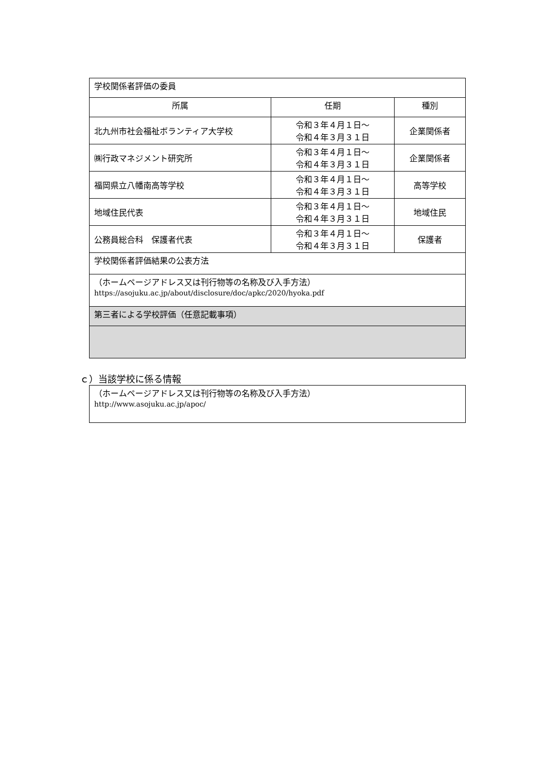| 学校関係者評価の委員 | | |
| 所属 | 任期 | 種別 |
| 北九州市社会福祉ボランティア大学校 | 令和３年４月１日～ 令和４年３月３１日 | 企業関係者 |
| ㈱行政マネジメント研究所 | 令和３年４月１日～ 令和４年３月３１日 | 企業関係者 |
| 福岡県立八幡南高等学校 | 令和３年４月１日～ 令和４年３月３１日 | 高等学校 |
| 地域住民代表 | 令和３年４月１日～ 令和４年３月３１日 | 地域住民 |
| 公務員総合科 保護者代表 | 令和３年４月１日～ 令和４年３月３１日 | 保護者 |
| 学校関係者評価結果の公表方法 | | |
| （ホームページアドレス又は刊行物等の名称及び入手方法） https://asojuku.ac.jp/about/disclosure/doc/apkc/2020/hyoka.pdf | | |
| 第三者による学校評価（任意記載事項） | | |
ｃ）当該学校に係る情報
| （ホームページアドレス又は刊行物等の名称及び入手方法） http://www.asojuku.ac.jp/apoc/ |